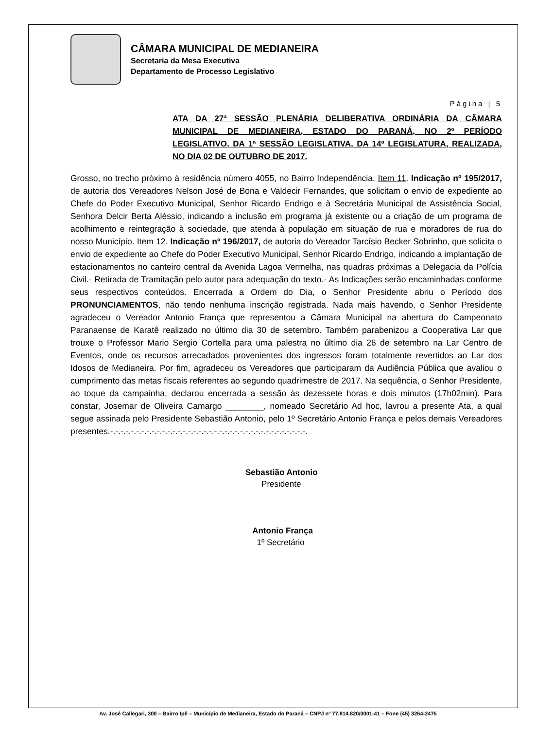CÂMARA MUNICIPAL DE MEDIANEIRA
Secretaria da Mesa Executiva
Departamento de Processo Legislativo
Página | 5
ATA DA 27ª SESSÃO PLENÁRIA DELIBERATIVA ORDINÁRIA DA CÂMARA MUNICIPAL DE MEDIANEIRA, ESTADO DO PARANÁ, NO 2º PERÍODO LEGISLATIVO, DA 1ª SESSÃO LEGISLATIVA, DA 14ª LEGISLATURA, REALIZADA, NO DIA 02 DE OUTUBRO DE 2017.
Grosso, no trecho próximo à residência número 4055, no Bairro Independência. Item 11. Indicação nº 195/2017, de autoria dos Vereadores Nelson José de Bona e Valdecir Fernandes, que solicitam o envio de expediente ao Chefe do Poder Executivo Municipal, Senhor Ricardo Endrigo e à Secretária Municipal de Assistência Social, Senhora Delcir Berta Aléssio, indicando a inclusão em programa já existente ou a criação de um programa de acolhimento e reintegração à sociedade, que atenda à população em situação de rua e moradores de rua do nosso Município. Item 12. Indicação nº 196/2017, de autoria do Vereador Tarcísio Becker Sobrinho, que solicita o envio de expediente ao Chefe do Poder Executivo Municipal, Senhor Ricardo Endrigo, indicando a implantação de estacionamentos no canteiro central da Avenida Lagoa Vermelha, nas quadras próximas a Delegacia da Polícia Civil.- Retirada de Tramitação pelo autor para adequação do texto.- As Indicações serão encaminhadas conforme seus respectivos conteúdos. Encerrada a Ordem do Dia, o Senhor Presidente abriu o Período dos PRONUNCIAMENTOS, não tendo nenhuma inscrição registrada. Nada mais havendo, o Senhor Presidente agradeceu o Vereador Antonio França que representou a Câmara Municipal na abertura do Campeonato Paranaense de Karatê realizado no último dia 30 de setembro. Também parabenizou a Cooperativa Lar que trouxe o Professor Mario Sergio Cortella para uma palestra no último dia 26 de setembro na Lar Centro de Eventos, onde os recursos arrecadados provenientes dos ingressos foram totalmente revertidos ao Lar dos Idosos de Medianeira. Por fim, agradeceu os Vereadores que participaram da Audiência Pública que avaliou o cumprimento das metas fiscais referentes ao segundo quadrimestre de 2017. Na sequência, o Senhor Presidente, ao toque da campainha, declarou encerrada a sessão às dezessete horas e dois minutos (17h02min). Para constar, Josemar de Oliveira Camargo ________, nomeado Secretário Ad hoc, lavrou a presente Ata, a qual segue assinada pelo Presidente Sebastião Antonio, pelo 1º Secretário Antonio França e pelos demais Vereadores presentes.-.-.-.-.-.-.-.-.-.-.-.-.-.-.-.-.-.-.-.-.-.-.-.-.-.-.-.-.-.-.-.-.-.-.-.-.-.-.
Sebastião Antonio
Presidente
Antonio França
1º Secretário
Av. José Callegari, 300 – Bairro Ipê – Município de Medianeira, Estado do Paraná – CNPJ nº 77.814.820/0001-41 – Fone (45) 3264-2475